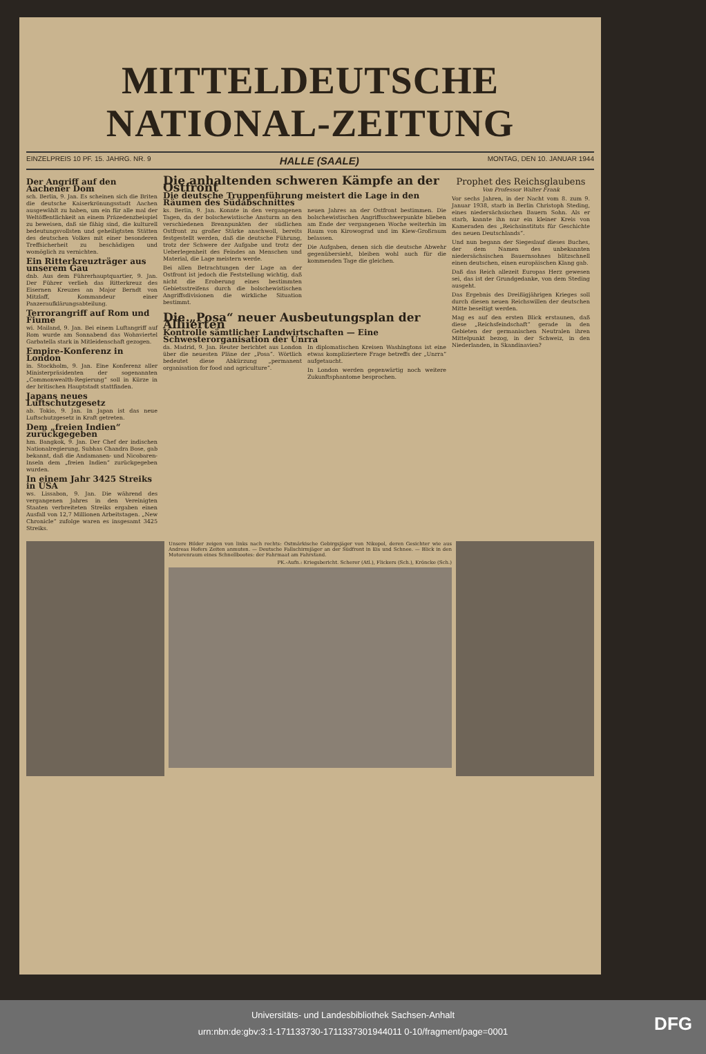MITTELDEUTSCHE
NATIONAL-ZEITUNG
EINZELPREIS 10 PF. 15. JAHRG. NR. 9 HALLE (SAALE) MONTAG, DEN 10. JANUAR 1944
Der Angriff auf den Aachener Dom
sch. Berlin, 9. Jan. Es scheinen sich die Briten die deutsche Kaiserkrönungsstadt Aachen ausgewählt zu haben, um ein für alle mal der Weltöffentlichkeit an einem Präzedenzbeispiel zu beweisen, daß sie fähig sind, die kulturell bedeutungsvollsten und geheiligtsten Stätten des deutschen Volkes mit einer besonderen Treffsicherheit zu beschädigen und womöglich zu vernichten.
Ein Ritterkreuzträger aus unserem Gau
dnb. Aus dem Führerhauptquartier, 9. Jan. Der Führer verlieh das Ritterkreuz des Eisernen Kreuzes an Major Berndt von Mitzlaff, Kommandeur einer Panzeraufklärungsabteilung.
Terrorangriff auf Rom und Fiume
wi. Mailand, 9. Jan. Bei einem Luftangriff auf Rom wurde am Sonnabend das Wohnviertel Garbatella stark in Mitleidenschaft gezogen.
Empire-Konferenz in London
in. Stockholm, 9. Jan. Eine Konferenz aller Ministerpräsidenten der sogenannten „Commonwealth-Regierung“ soll in Kürze in der britischen Hauptstadt stattfinden.
Japans neues Luftschutzgesetz
ab. Tokio, 9. Jan. In Japan ist das neue Luftschutzgesetz in Kraft getreten.
Dem „freien Indien“ zurückgegeben
hm. Bangkok, 9. Jan. Der Chef der indischen Nationalregierung, Subhas Chandra Bose, gab bekannt, daß die Andamanen- und Nicobaren-Inseln dem „freien Indien“ zurückgegeben wurden.
In einem Jahr 3425 Streiks in USA
ws. Lissabon, 9. Jan. Die während des vergangenen Jahres in den Vereinigten Staaten verbreiteten Streiks ergaben einen Ausfall von 12,7 Millionen Arbeitstagen. „New Chronicle“ zufolge waren es insgesamt 3425 Streiks.
Die anhaltenden schweren Kämpfe an der Ostfront
Die deutsche Truppenführung meistert die Lage in den Räumen des Südabschnittes
ks. Berlin, 9. Jan. Konnte in den vergangenen Tagen, da der bolschewistische Ansturm an den verschiedenen Brennpunkten der südlichen Ostfront zu großer Stärke anschwoll, bereits festgestellt werden, daß die deutsche Führung, trotz der Schwere der Aufgabe und trotz der Ueberlegenheit des Feindes an Menschen und Material, die Lage meistern werde.
Bei allen Betrachtungen der Lage an der Ostfront ist jedoch die Feststellung wichtig, daß nicht die Eroberung eines bestimmten Gebietsstreifens durch die bolschewistischen Angriffsdivisionen die wirkliche Situation bestimmt.
neuen Jahres an der Ostfront bestimmen. Die bolschewistischen Angriffsschwerpunkte blieben am Ende der vergangenen Woche weiterhin im Raum von Kirowograd und im Kiew-Großraum belassen.
Die Aufgaben, denen sich die deutsche Abwehr gegenübersieht, bleiben wohl auch für die kommenden Tage die gleichen.
Die „Posa“ neuer Ausbeutungsplan der Alliierten
Kontrolle sämtlicher Landwirtschaften — Eine Schwesterorganisation der Unrra
da. Madrid, 9. Jan. Reuter berichtet aus London über die neuesten Pläne der „Posa“. Wörtlich bedeutet diese Abkürzung „permanent organisation for food and agriculture“.
In diplomatischen Kreisen Washingtons ist eine etwas kompliziertere Frage betreffs der „Unrra“ aufgetaucht.
In London werden gegenwärtig noch weitere Zukunftsphantome besprochen.
Prophet des Reichsglaubens
Von Professor Walter Frank
Vor sechs Jahren, in der Nacht vom 8. zum 9. Januar 1938, starb in Berlin Christoph Steding, eines niedersächsischen Bauern Sohn. Als er starb, kannte ihn nur ein kleiner Kreis von Kameraden des „Reichsinstituts für Geschichte des neuen Deutschlands“.
Und nun begann der Siegeslauf dieses Buches, der dem Namen des unbekannten niedersächsischen Bauernsohnes blitzschnell einen deutschen, einen europäischen Klang gab.
Daß das Reich allezeit Europas Herz gewesen sei, das ist der Grundgedanke, von dem Steding ausgeht.
Das Ergebnis des Dreißigjährigen Krieges soll durch diesen neuen Reichswillen der deutschen Mitte beseitigt werden.
Mag es auf den ersten Blick erstaunen, daß diese „Reichsfeindschaft“ gerade in den Gebieten der germanischen Neutralen ihren Mittelpunkt bezog, in der Schweiz, in den Niederlanden, in Skandinavien?
Unsere Bilder zeigen von links nach rechts: Ostmärkische Gebirgsjäger von Nikopol, deren Gesichter wie aus Andreas Hofers Zeiten anmuten. — Deutsche Fallschirmjäger an der Südfront in Eis und Schnee. — Blick in den Motorenraum eines Schnellbootes: der Fahrmaat am Fahrstand.
PK.-Aufn.: Kriegsbericht. Scherer (Atl.), Flickers (Sch.), Kröncke (Sch.)
Universitäts- und Landesbibliothek Sachsen-Anhalt
urn:nbn:de:gbv:3:1-171133730-1711337301944011 0-10/fragment/page=0001
DFG